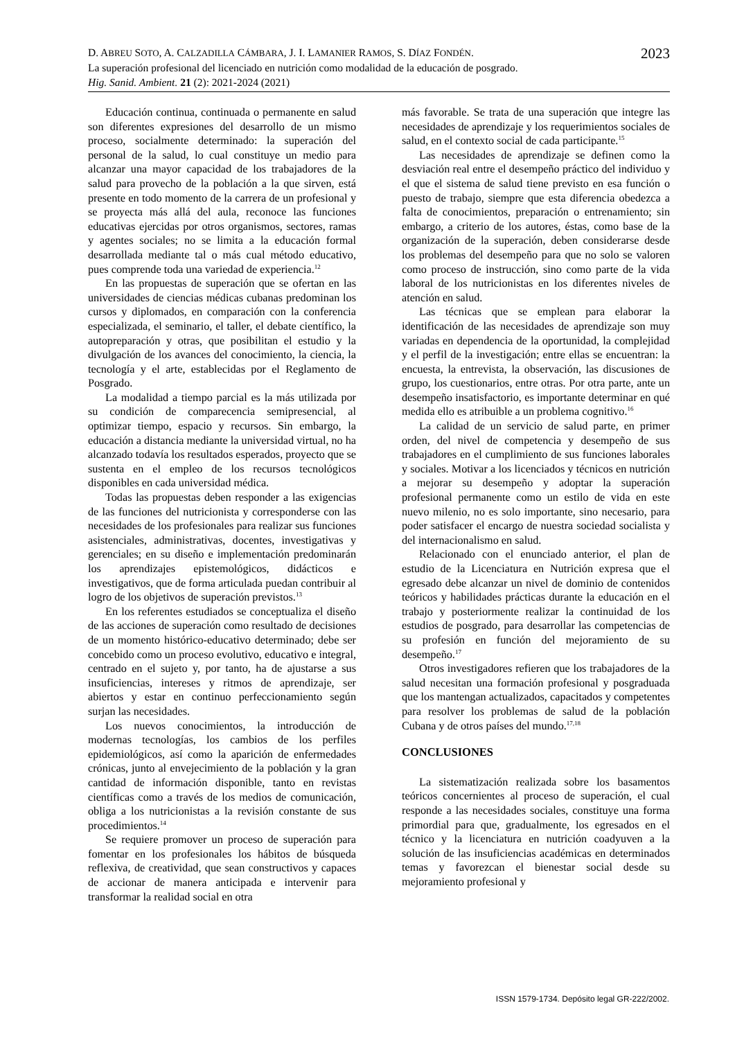2023 D. ABREU SOTO, A. CALZADILLA CÁMBARA, J. I. LAMANIER RAMOS, S. DÍAZ FONDÉN.
La superación profesional del licenciado en nutrición como modalidad de la educación de posgrado.
Hig. Sanid. Ambient. 21 (2): 2021-2024 (2021)
Educación continua, continuada o permanente en salud son diferentes expresiones del desarrollo de un mismo proceso, socialmente determinado: la superación del personal de la salud, lo cual constituye un medio para alcanzar una mayor capacidad de los trabajadores de la salud para provecho de la población a la que sirven, está presente en todo momento de la carrera de un profesional y se proyecta más allá del aula, reconoce las funciones educativas ejercidas por otros organismos, sectores, ramas y agentes sociales; no se limita a la educación formal desarrollada mediante tal o más cual método educativo, pues comprende toda una variedad de experiencia.<sup>12</sup>
En las propuestas de superación que se ofertan en las universidades de ciencias médicas cubanas predominan los cursos y diplomados, en comparación con la conferencia especializada, el seminario, el taller, el debate científico, la autopreparación y otras, que posibilitan el estudio y la divulgación de los avances del conocimiento, la ciencia, la tecnología y el arte, establecidas por el Reglamento de Posgrado.
La modalidad a tiempo parcial es la más utilizada por su condición de comparecencia semipresencial, al optimizar tiempo, espacio y recursos. Sin embargo, la educación a distancia mediante la universidad virtual, no ha alcanzado todavía los resultados esperados, proyecto que se sustenta en el empleo de los recursos tecnológicos disponibles en cada universidad médica.
Todas las propuestas deben responder a las exigencias de las funciones del nutricionista y corresponderse con las necesidades de los profesionales para realizar sus funciones asistenciales, administrativas, docentes, investigativas y gerenciales; en su diseño e implementación predominarán los aprendizajes epistemológicos, didácticos e investigativos, que de forma articulada puedan contribuir al logro de los objetivos de superación previstos.<sup>13</sup>
En los referentes estudiados se conceptualiza el diseño de las acciones de superación como resultado de decisiones de un momento histórico-educativo determinado; debe ser concebido como un proceso evolutivo, educativo e integral, centrado en el sujeto y, por tanto, ha de ajustarse a sus insuficiencias, intereses y ritmos de aprendizaje, ser abiertos y estar en continuo perfeccionamiento según surjan las necesidades.
Los nuevos conocimientos, la introducción de modernas tecnologías, los cambios de los perfiles epidemiológicos, así como la aparición de enfermedades crónicas, junto al envejecimiento de la población y la gran cantidad de información disponible, tanto en revistas científicas como a través de los medios de comunicación, obliga a los nutricionistas a la revisión constante de sus procedimientos.<sup>14</sup>
Se requiere promover un proceso de superación para fomentar en los profesionales los hábitos de búsqueda reflexiva, de creatividad, que sean constructivos y capaces de accionar de manera anticipada e intervenir para transformar la realidad social en otra
más favorable. Se trata de una superación que integre las necesidades de aprendizaje y los requerimientos sociales de salud, en el contexto social de cada participante.<sup>15</sup>
Las necesidades de aprendizaje se definen como la desviación real entre el desempeño práctico del individuo y el que el sistema de salud tiene previsto en esa función o puesto de trabajo, siempre que esta diferencia obedezca a falta de conocimientos, preparación o entrenamiento; sin embargo, a criterio de los autores, éstas, como base de la organización de la superación, deben considerarse desde los problemas del desempeño para que no solo se valoren como proceso de instrucción, sino como parte de la vida laboral de los nutricionistas en los diferentes niveles de atención en salud.
Las técnicas que se emplean para elaborar la identificación de las necesidades de aprendizaje son muy variadas en dependencia de la oportunidad, la complejidad y el perfil de la investigación; entre ellas se encuentran: la encuesta, la entrevista, la observación, las discusiones de grupo, los cuestionarios, entre otras. Por otra parte, ante un desempeño insatisfactorio, es importante determinar en qué medida ello es atribuible a un problema cognitivo.<sup>16</sup>
La calidad de un servicio de salud parte, en primer orden, del nivel de competencia y desempeño de sus trabajadores en el cumplimiento de sus funciones laborales y sociales. Motivar a los licenciados y técnicos en nutrición a mejorar su desempeño y adoptar la superación profesional permanente como un estilo de vida en este nuevo milenio, no es solo importante, sino necesario, para poder satisfacer el encargo de nuestra sociedad socialista y del internacionalismo en salud.
Relacionado con el enunciado anterior, el plan de estudio de la Licenciatura en Nutrición expresa que el egresado debe alcanzar un nivel de dominio de contenidos teóricos y habilidades prácticas durante la educación en el trabajo y posteriormente realizar la continuidad de los estudios de posgrado, para desarrollar las competencias de su profesión en función del mejoramiento de su desempeño.<sup>17</sup>
Otros investigadores refieren que los trabajadores de la salud necesitan una formación profesional y posgraduada que los mantengan actualizados, capacitados y competentes para resolver los problemas de salud de la población Cubana y de otros países del mundo.<sup>17,18</sup>
CONCLUSIONES
La sistematización realizada sobre los basamentos teóricos concernientes al proceso de superación, el cual responde a las necesidades sociales, constituye una forma primordial para que, gradualmente, los egresados en el técnico y la licenciatura en nutrición coadyuven a la solución de las insuficiencias académicas en determinados temas y favorezcan el bienestar social desde su mejoramiento profesional y
ISSN 1579-1734. Depósito legal GR-222/2002.